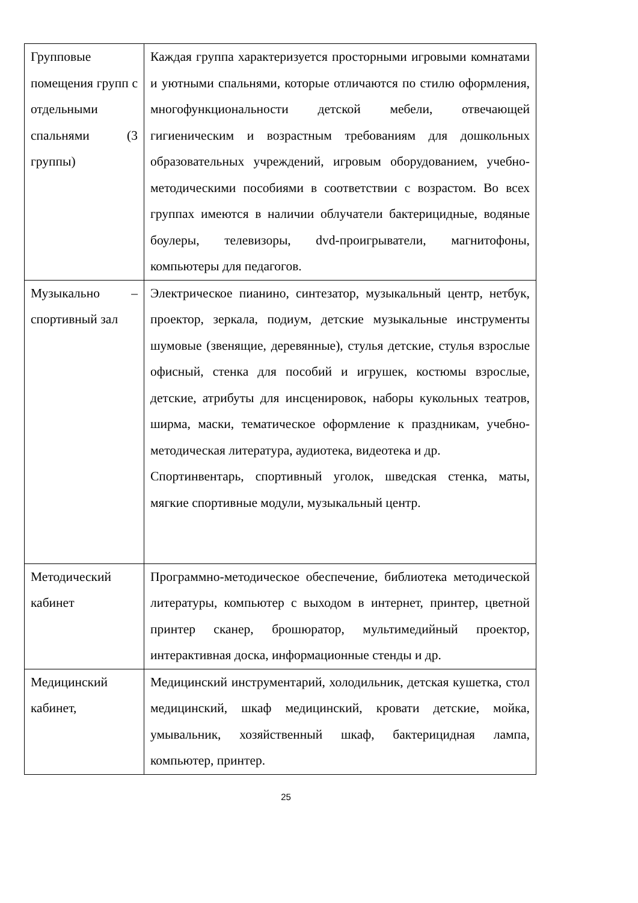| Групповые помещения групп с отдельными спальнями (3 группы) | Каждая группа характеризуется просторными игровыми комнатами и уютными спальнями, которые отличаются по стилю оформления, многофункциональности детской мебели, отвечающей гигиеническим и возрастным требованиям для дошкольных образовательных учреждений, игровым оборудованием, учебно-методическими пособиями в соответствии с возрастом. Во всех группах имеются в наличии облучатели бактерицидные, водяные боулеры, телевизоры, dvd-проигрыватели, магнитофоны, компьютеры для педагогов. |
| Музыкально – спортивный зал | Электрическое пианино, синтезатор, музыкальный центр, нетбук, проектор, зеркала, подиум, детские музыкальные инструменты шумовые (звенящие, деревянные), стулья детские, стулья взрослые офисный, стенка для пособий и игрушек, костюмы взрослые, детские, атрибуты для инсценировок, наборы кукольных театров, ширма, маски, тематическое оформление к праздникам, учебно-методическая литература, аудиотека, видеотека и др. Спортинвентарь, спортивный уголок, шведская стенка, маты, мягкие спортивные модули, музыкальный центр. |
| Методический кабинет | Программно-методическое обеспечение, библиотека методической литературы, компьютер с выходом в интернет, принтер, цветной принтер сканер, брошюратор, мультимедийный проектор, интерактивная доска, информационные стенды и др. |
| Медицинский кабинет, | Медицинский инструментарий, холодильник, детская кушетка, стол медицинский, шкаф медицинский, кровати детские, мойка, умывальник, хозяйственный шкаф, бактерицидная лампа, компьютер, принтер. |
25